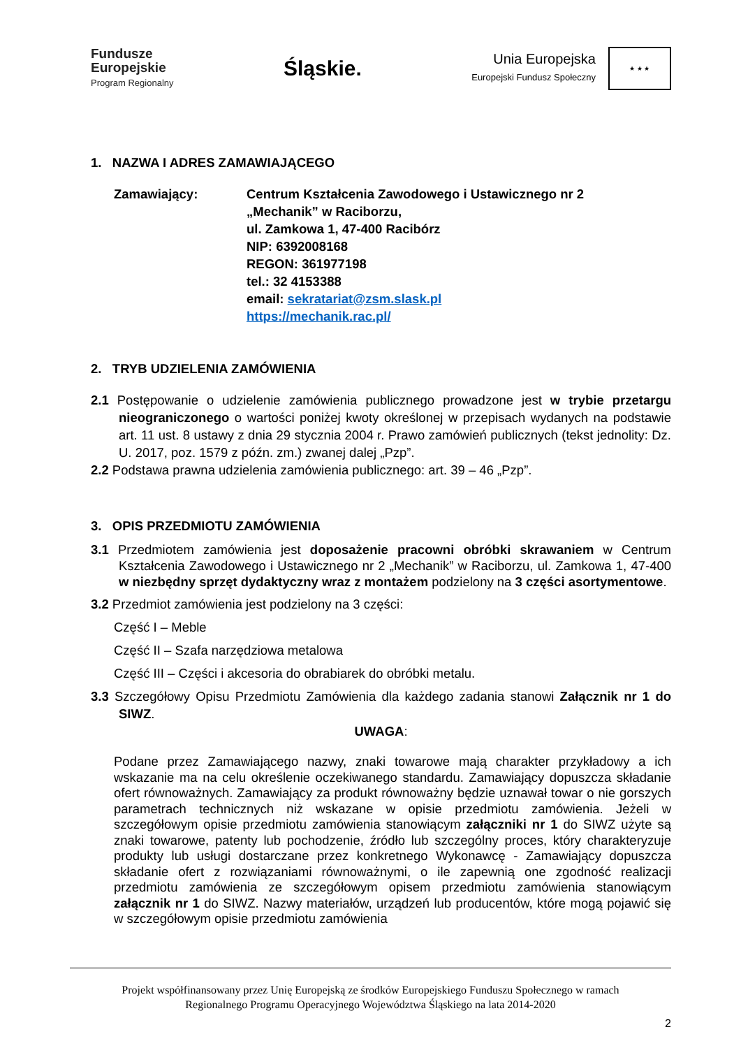Fundusze
Europejskie
Program Regionalny
Śląskie.
Unia Europejska
Europejski Fundusz Społeczny ★ ★ ★
1. NAZWA I ADRES ZAMAWIAJĄCEGO
Zamawiający: Centrum Kształcenia Zawodowego i Ustawicznego nr 2
„Mechanik” w Raciborzu,
ul. Zamkowa 1, 47-400 Racibórz
NIP: 6392008168
REGON: 361977198
tel.: 32 4153388
email: sekratariat@zsm.slask.pl
https://mechanik.rac.pl/
2. TRYB UDZIELENIA ZAMÓWIENIA
2.1 Postępowanie o udzielenie zamówienia publicznego prowadzone jest w trybie przetargu nieograniczonego o wartości poniżej kwoty określonej w przepisach wydanych na podstawie art. 11 ust. 8 ustawy z dnia 29 stycznia 2004 r. Prawo zamówień publicznych (tekst jednolity: Dz. U. 2017, poz. 1579 z późn. zm.) zwanej dalej „Pzp”.
2.2 Podstawa prawna udzielenia zamówienia publicznego: art. 39 – 46 „Pzp”.
3. OPIS PRZEDMIOTU ZAMÓWIENIA
3.1 Przedmiotem zamówienia jest doposażenie pracowni obróbki skrawaniem w Centrum Kształcenia Zawodowego i Ustawicznego nr 2 „Mechanik” w Raciborzu, ul. Zamkowa 1, 47-400 w niezbędny sprzęt dydaktyczny wraz z montażem podzielony na 3 części asortymentowe.
3.2 Przedmiot zamówienia jest podzielony na 3 części:
Część I – Meble
Część II – Szafa narzędziowa metalowa
Część III – Części i akcesoria do obrabiarek do obróbki metalu.
3.3 Szczegółowy Opisu Przedmiotu Zamówienia dla każdego zadania stanowi Załącznik nr 1 do SIWZ.
UWAGA:
Podane przez Zamawiającego nazwy, znaki towarowe mają charakter przykładowy a ich wskazanie ma na celu określenie oczekiwanego standardu. Zamawiający dopuszcza składanie ofert równoważnych. Zamawiający za produkt równoważny będzie uznawał towar o nie gorszych parametrach technicznych niż wskazane w opisie przedmiotu zamówienia. Jeżeli w szczegółowym opisie przedmiotu zamówienia stanowiącym załączniki nr 1 do SIWZ użyte są znaki towarowe, patenty lub pochodzenie, źródło lub szczególny proces, który charakteryzuje produkty lub usługi dostarczane przez konkretnego Wykonawcę - Zamawiający dopuszcza składanie ofert z rozwiązaniami równoważnymi, o ile zapewnią one zgodność realizacji przedmiotu zamówienia ze szczegółowym opisem przedmiotu zamówienia stanowiącym załącznik nr 1 do SIWZ. Nazwy materiałów, urządzeń lub producentów, które mogą pojawić się w szczegółowym opisie przedmiotu zamówienia
Projekt współfinansowany przez Unię Europejską ze środków Europejskiego Funduszu Społecznego w ramach
Regionalnego Programu Operacyjnego Województwa Śląskiego na lata 2014-2020
2